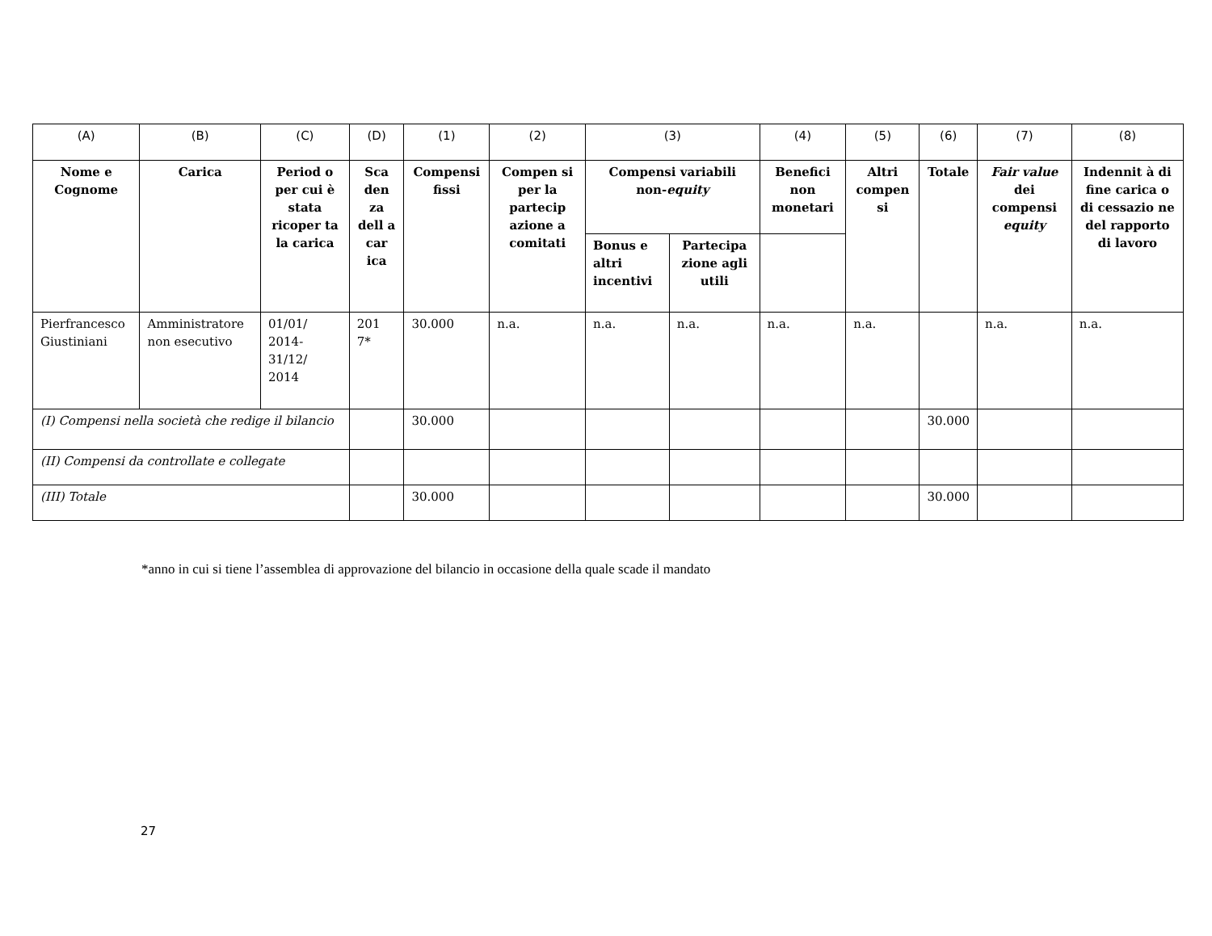| (A) | (B) | (C) | (D) | (1) | (2) | (3) | | (4) | (5) | (6) | (7) | (8) |
| Nome e Cognome | Carica | Period o per cui è stata ricoper ta la carica | Sca den za dell a car ica | Compensi fissi | Compen si per la partecip azione a comitati | Compensi variabili non- equity | | Benefici non monetari | Altri compen si | Totale | Fair value dei compensi equity | Indennit à di fine carica o di cessazio ne del rapporto di lavoro |
| | | | | | | Bonus e altri incentivi | Partecipa zione agli utili | | | | | |
| Pierfrancesco Giustiniani | Amministratore non esecutivo | 01/01/ 2014- 31/12/ 2014 | 201 7* | 30.000 | n.a. | n.a. | n.a. | n.a. | n.a. | | n.a. | n.a. |
| (I) Compensi nella società che redige il bilancio | | | | 30.000 | | | | | | 30.000 | | |
| (II) Compensi da controllate e collegate | | | | | | | | | | | | |
| (III) Totale | | | | 30.000 | | | | | | 30.000 | | |
*anno in cui si tiene l’assemblea di approvazione del bilancio in occasione della quale scade il mandato
27